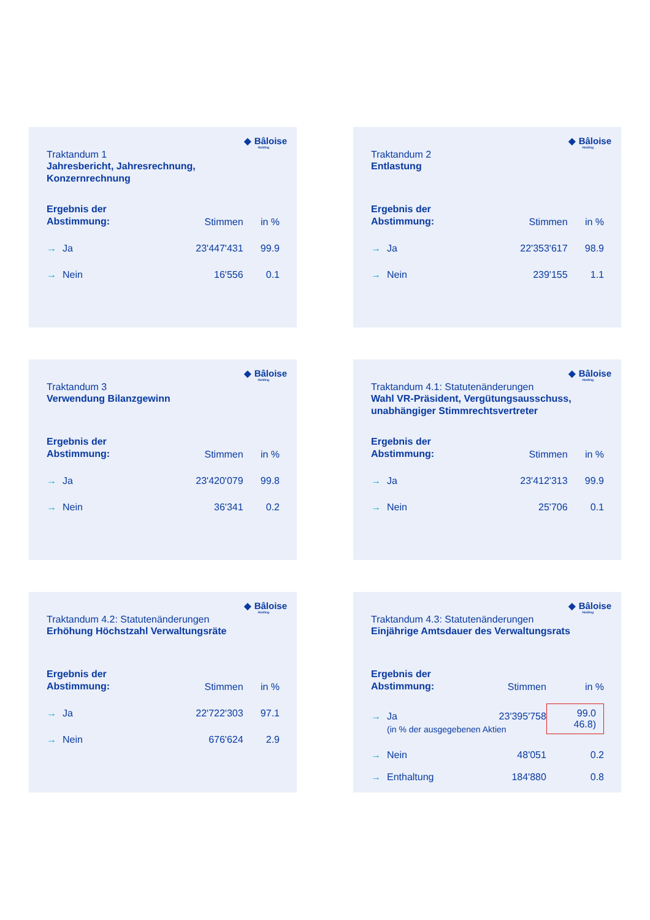◆ Bâloise
Holding
Traktandum 1
Jahresbericht, Jahresrechnung,
Konzernrechnung
| Ergebnis der Abstimmung: | | Stimmen | in % |
| → | Ja | 23'447'431 | 99.9 |
| → | Nein | 16'556 | 0.1 |
◆ Bâloise
Holding
Traktandum 2
Entlastung
| Ergebnis der Abstimmung: | | Stimmen | in % |
| → | Ja | 22'353'617 | 98.9 |
| → | Nein | 239'155 | 1.1 |
◆ Bâloise
Holding
Traktandum 3
Verwendung Bilanzgewinn
| Ergebnis der Abstimmung: | | Stimmen | in % |
| → | Ja | 23'420'079 | 99.8 |
| → | Nein | 36'341 | 0.2 |
◆ Bâloise
Holding
Traktandum 4.1: Statutenänderungen
Wahl VR-Präsident, Vergütungsausschuss,
unabhängiger Stimmrechtsvertreter
| Ergebnis der Abstimmung: | | Stimmen | in % |
| → | Ja | 23'412'313 | 99.9 |
| → | Nein | 25'706 | 0.1 |
◆ Bâloise
Holding
Traktandum 4.2: Statutenänderungen
Erhöhung Höchstzahl Verwaltungsräte
| Ergebnis der Abstimmung: | | Stimmen | in % |
| → | Ja | 22'722'303 | 97.1 |
| → | Nein | 676'624 | 2.9 |
◆ Bâloise
Holding
Traktandum 4.3: Statutenänderungen
Einjährige Amtsdauer des Verwaltungsrats
| Ergebnis der Abstimmung: | | Stimmen | in % |
| → | Ja | 23'395'758 | 99.0 46.8) |
| | (in % der ausgegebenen Aktien | | |
| → | Nein | 48'051 | 0.2 |
| → | Enthaltung | 184'880 | 0.8 |